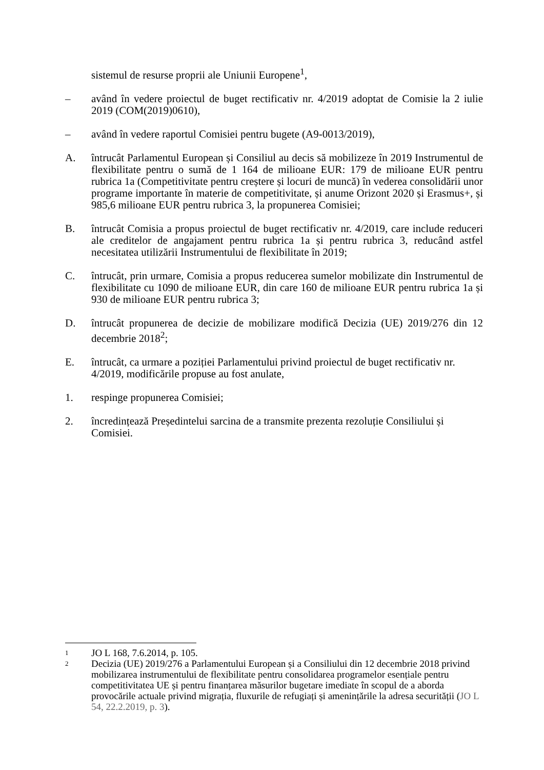sistemul de resurse proprii ale Uniunii Europene<sup>1</sup>,
– având în vedere proiectul de buget rectificativ nr. 4/2019 adoptat de Comisie la 2 iulie 2019 (COM(2019)0610),
– având în vedere raportul Comisiei pentru bugete (A9-0013/2019),
A. întrucât Parlamentul European și Consiliul au decis să mobilizeze în 2019 Instrumentul de flexibilitate pentru o sumă de 1 164 de milioane EUR: 179 de milioane EUR pentru rubrica 1a (Competitivitate pentru creștere și locuri de muncă) în vederea consolidării unor programe importante în materie de competitivitate, și anume Orizont 2020 și Erasmus+, și 985,6 milioane EUR pentru rubrica 3, la propunerea Comisiei;
B. întrucât Comisia a propus proiectul de buget rectificativ nr. 4/2019, care include reduceri ale creditelor de angajament pentru rubrica 1a și pentru rubrica 3, reducând astfel necesitatea utilizării Instrumentului de flexibilitate în 2019;
C. întrucât, prin urmare, Comisia a propus reducerea sumelor mobilizate din Instrumentul de flexibilitate cu 1090 de milioane EUR, din care 160 de milioane EUR pentru rubrica 1a și 930 de milioane EUR pentru rubrica 3;
D. întrucât propunerea de decizie de mobilizare modifică Decizia (UE) 2019/276 din 12 decembrie 2018<sup>2</sup>;
E. întrucât, ca urmare a poziției Parlamentului privind proiectul de buget rectificativ nr. 4/2019, modificările propuse au fost anulate,
1. respinge propunerea Comisiei;
2. încredințează Președintelui sarcina de a transmite prezenta rezoluție Consiliului și Comisiei.
1
JO L 168, 7.6.2014, p. 105.
2
Decizia (UE) 2019/276 a Parlamentului European și a Consiliului din 12 decembrie 2018 privind mobilizarea instrumentului de flexibilitate pentru consolidarea programelor esențiale pentru competitivitatea UE și pentru finanțarea măsurilor bugetare imediate în scopul de a aborda provocările actuale privind migrația, fluxurile de refugiați și amenințările la adresa securității (JO L 54, 22.2.2019, p. 3).